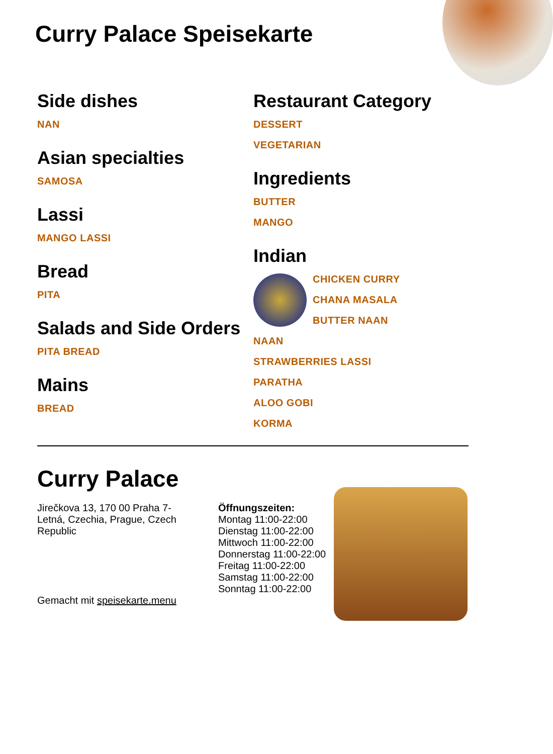Curry Palace Speisekarte
Side dishes
NAN
Asian specialties
SAMOSA
Lassi
MANGO LASSI
Bread
PITA
Salads and Side Orders
PITA BREAD
Mains
BREAD
Restaurant Category
DESSERT
VEGETARIAN
Ingredients
BUTTER
MANGO
Indian
CHICKEN CURRY
CHANA MASALA
BUTTER NAAN
NAAN
STRAWBERRIES LASSI
PARATHA
ALOO GOBI
KORMA
Curry Palace
Jirečkova 13, 170 00 Praha 7-
Letná, Czechia, Prague, Czech
Republic
Gemacht mit speisekarte.menu
Öffnungszeiten:
Montag 11:00-22:00
Dienstag 11:00-22:00
Mittwoch 11:00-22:00
Donnerstag 11:00-22:00
Freitag 11:00-22:00
Samstag 11:00-22:00
Sonntag 11:00-22:00